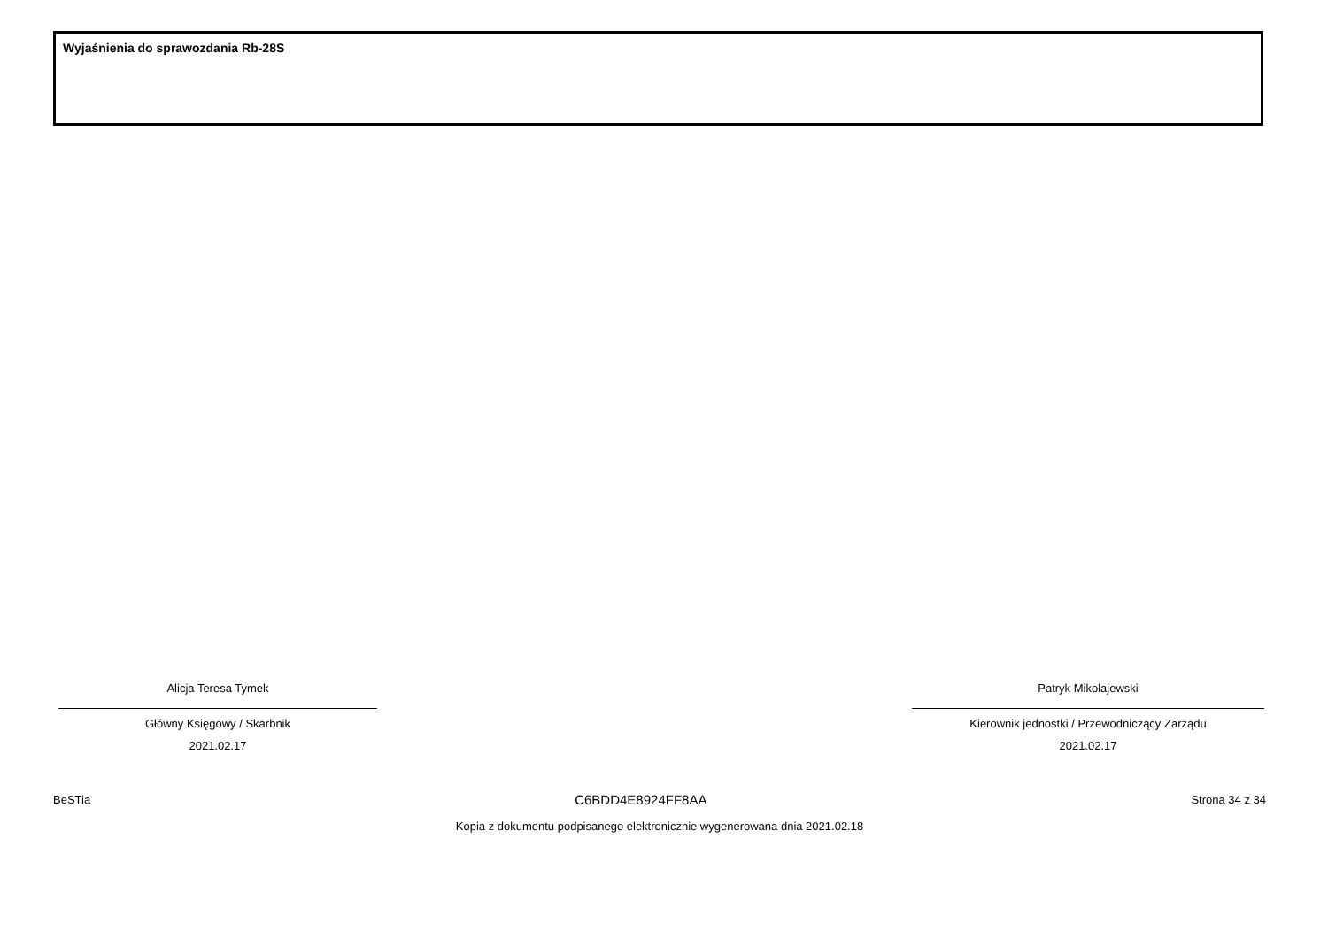Wyjaśnienia do sprawozdania Rb-28S
Alicja Teresa Tymek
Główny Księgowy / Skarbnik
2021.02.17
Patryk Mikołajewski
Kierownik jednostki / Przewodniczący Zarządu
2021.02.17
BeSTia C6BDD4E8924FF8AA Strona 34 z 34
Kopia z dokumentu podpisanego elektronicznie wygenerowana dnia 2021.02.18